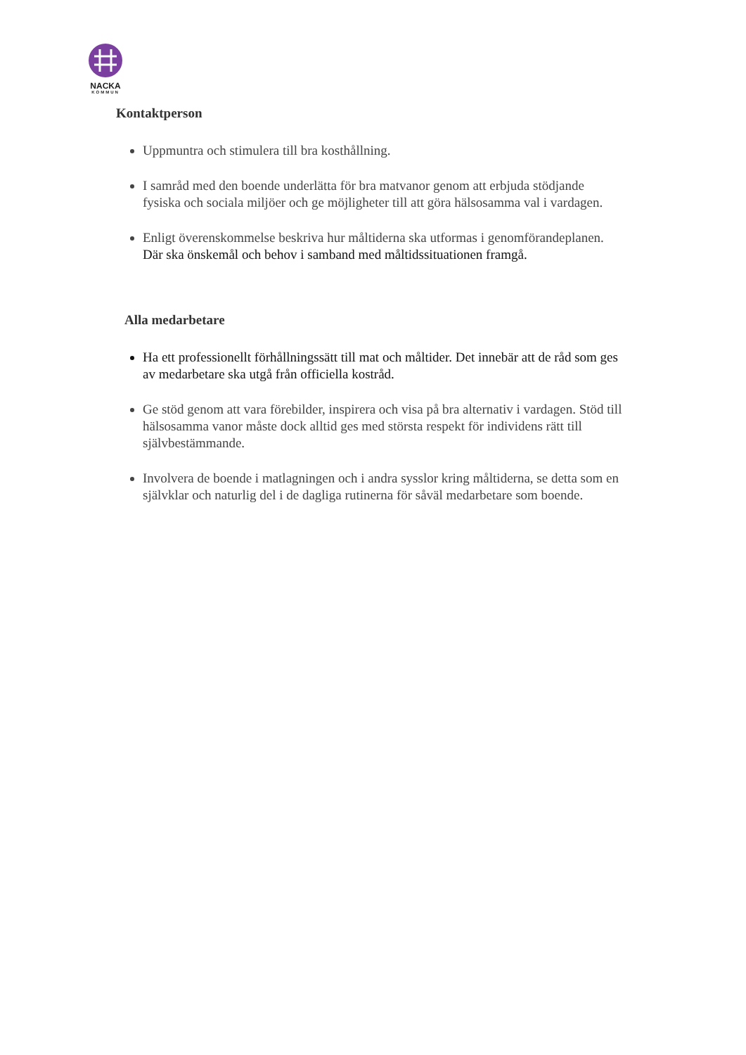NACKA
KOMMUN
Kontaktperson
Uppmuntra och stimulera till bra kosthållning.
I samråd med den boende underlätta för bra matvanor genom att erbjuda stödjande fysiska och sociala miljöer och ge möjligheter till att göra hälsosamma val i vardagen.
Enligt överenskommelse beskriva hur måltiderna ska utformas i genomförandeplanen. Där ska önskemål och behov i samband med måltidssituationen framgå.
Alla medarbetare
Ha ett professionellt förhållningssätt till mat och måltider. Det innebär att de råd som ges av medarbetare ska utgå från officiella kostråd.
Ge stöd genom att vara förebilder, inspirera och visa på bra alternativ i vardagen. Stöd till hälsosamma vanor måste dock alltid ges med största respekt för individens rätt till självbestämmande.
Involvera de boende i matlagningen och i andra sysslor kring måltiderna, se detta som en självklar och naturlig del i de dagliga rutinerna för såväl medarbetare som boende.